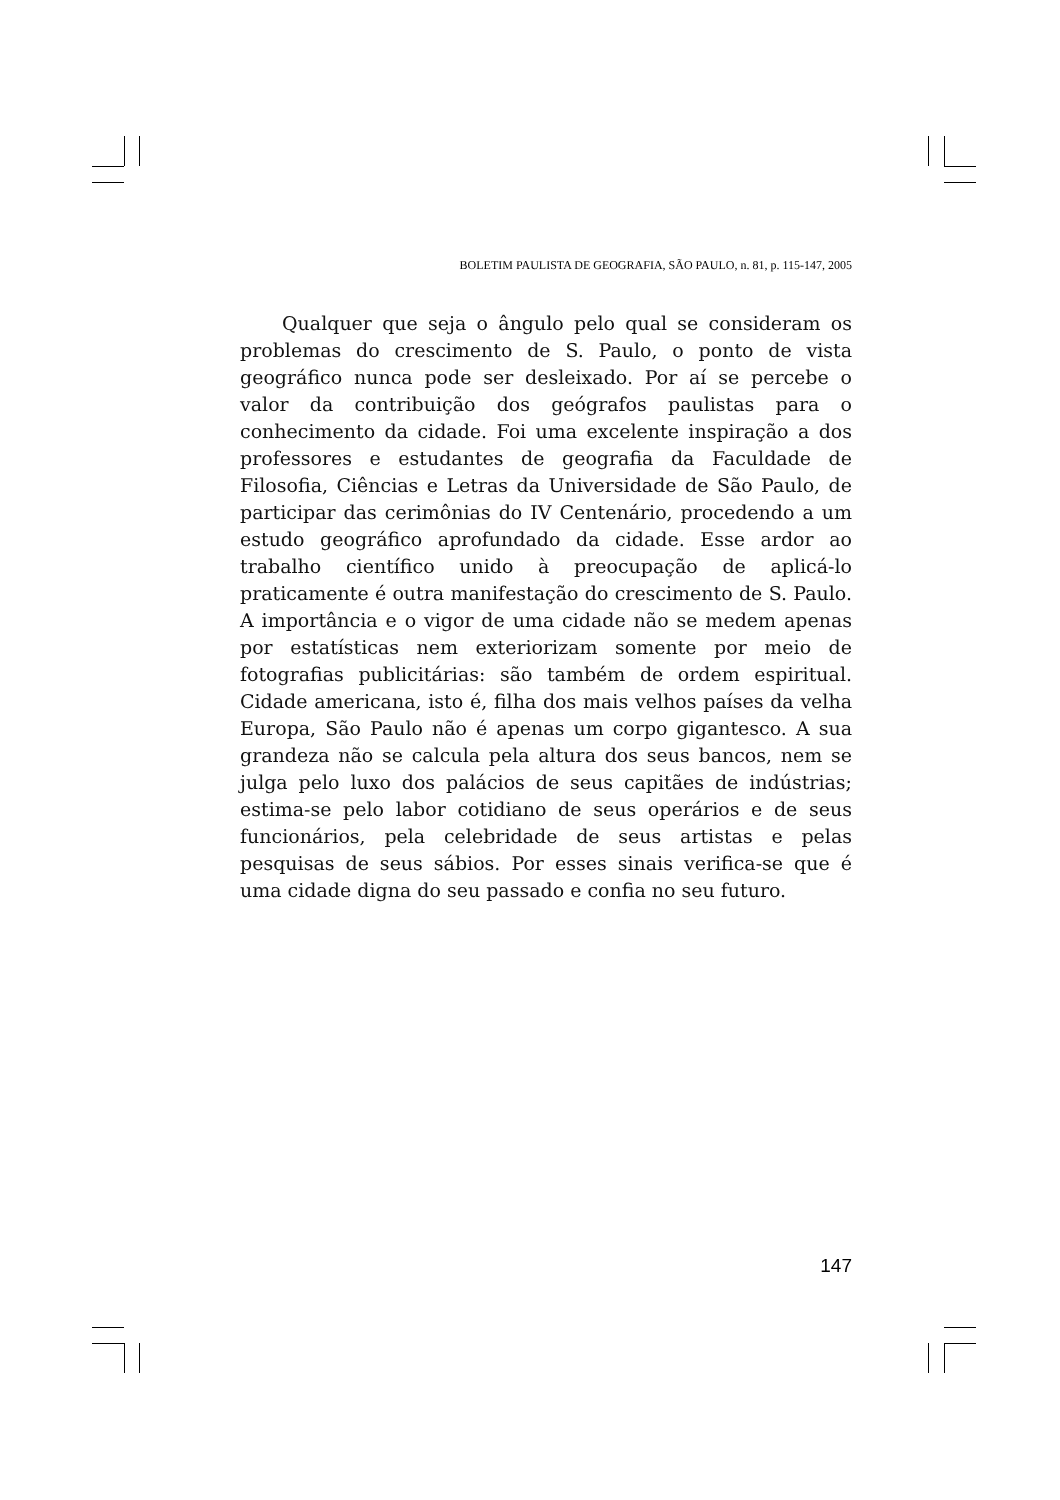BOLETIM PAULISTA DE GEOGRAFIA, SÃO PAULO, n. 81, p. 115-147, 2005
Qualquer que seja o ângulo pelo qual se consideram os problemas do crescimento de S. Paulo, o ponto de vista geográfico nunca pode ser desleixado. Por aí se percebe o valor da contribuição dos geógrafos paulistas para o conhecimento da cidade. Foi uma excelente inspiração a dos professores e estudantes de geografia da Faculdade de Filosofia, Ciências e Letras da Universidade de São Paulo, de participar das cerimônias do IV Centenário, procedendo a um estudo geográfico aprofundado da cidade. Esse ardor ao trabalho científico unido à preocupação de aplicá-lo praticamente é outra manifestação do crescimento de S. Paulo. A importância e o vigor de uma cidade não se medem apenas por estatísticas nem exteriorizam somente por meio de fotografias publicitárias: são também de ordem espiritual. Cidade americana, isto é, filha dos mais velhos países da velha Europa, São Paulo não é apenas um corpo gigantesco. A sua grandeza não se calcula pela altura dos seus bancos, nem se julga pelo luxo dos palácios de seus capitães de indústrias; estima-se pelo labor cotidiano de seus operários e de seus funcionários, pela celebridade de seus artistas e pelas pesquisas de seus sábios. Por esses sinais verifica-se que é uma cidade digna do seu passado e confia no seu futuro.
147